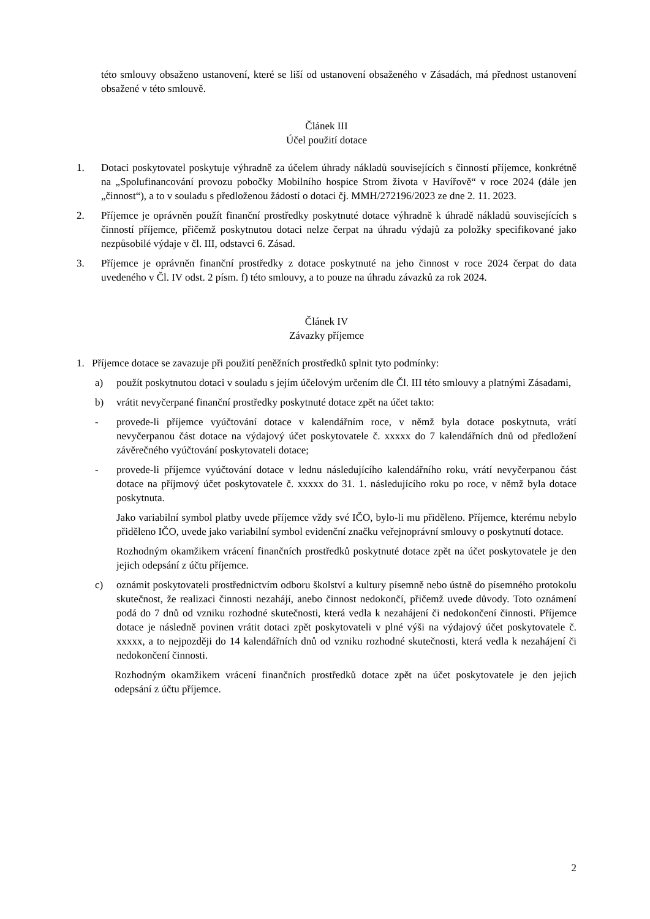této smlouvy obsaženo ustanovení, které se liší od ustanovení obsaženého v Zásadách, má přednost ustanovení obsažené v této smlouvě.
Článek III
Účel použití dotace
1. Dotaci poskytovatel poskytuje výhradně za účelem úhrady nákladů souvisejících s činností příjemce, konkrétně na „Spolufinancování provozu pobočky Mobilního hospice Strom života v Havířově“ v roce 2024 (dále jen „činnost“), a to v souladu s předloženou žádostí o dotaci čj. MMH/272196/2023 ze dne 2. 11. 2023.
2. Příjemce je oprávněn použít finanční prostředky poskytnuté dotace výhradně k úhradě nákladů souvisejících s činností příjemce, přičemž poskytnutou dotaci nelze čerpat na úhradu výdajů za položky specifikované jako nezpůsobilé výdaje v čl. III, odstavci 6. Zásad.
3. Příjemce je oprávněn finanční prostředky z dotace poskytnuté na jeho činnost v roce 2024 čerpat do data uvedeného v Čl. IV odst. 2 písm. f) této smlouvy, a to pouze na úhradu závazků za rok 2024.
Článek IV
Závazky příjemce
1. Příjemce dotace se zavazuje při použití peněžních prostředků splnit tyto podmínky:
a) použít poskytnutou dotaci v souladu s jejím účelovým určením dle Čl. III této smlouvy a platnými Zásadami,
b) vrátit nevyčerpané finanční prostředky poskytnuté dotace zpět na účet takto:
- provede-li příjemce vyúčtování dotace v kalendářním roce, v němž byla dotace poskytnuta, vrátí nevyčerpanou část dotace na výdajový účet poskytovatele č. xxxxx do 7 kalendářních dnů od předložení závěrečného vyúčtování poskytovateli dotace;
- provede-li příjemce vyúčtování dotace v lednu následujícího kalendářního roku, vrátí nevyčerpanou část dotace na příjmový účet poskytovatele č. xxxxx do 31. 1. následujícího roku po roce, v němž byla dotace poskytnuta.
Jako variabilní symbol platby uvede příjemce vždy své IČO, bylo-li mu přiděleno. Příjemce, kterému nebylo přiděleno IČO, uvede jako variabilní symbol evidenční značku veřejnoprávní smlouvy o poskytnutí dotace.
Rozhodným okamžikem vrácení finančních prostředků poskytnuté dotace zpět na účet poskytovatele je den jejich odepsání z účtu příjemce.
c) oznámit poskytovateli prostřednictvím odboru školství a kultury písemně nebo ústně do písemného protokolu skutečnost, že realizaci činnosti nezahájí, anebo činnost nedokončí, přičemž uvede důvody. Toto oznámení podá do 7 dnů od vzniku rozhodné skutečnosti, která vedla k nezahájení či nedokončení činnosti. Příjemce dotace je následně povinen vrátit dotaci zpět poskytovateli v plné výši na výdajový účet poskytovatele č. xxxxx, a to nejpozději do 14 kalendářních dnů od vzniku rozhodné skutečnosti, která vedla k nezahájení či nedokončení činnosti.
Rozhodným okamžikem vrácení finančních prostředků dotace zpět na účet poskytovatele je den jejich odepsání z účtu příjemce.
2